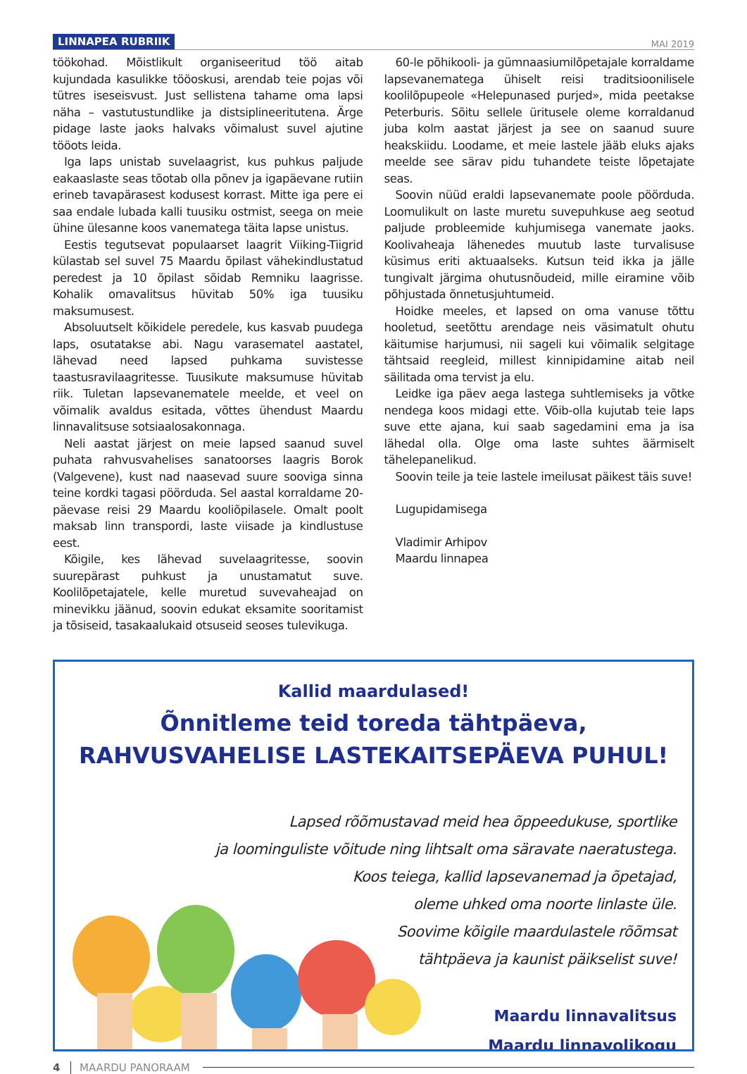LINNAPEA RUBRIIK MAI 2019
töökohad. Mõistlikult organiseeritud töö aitab kujundada kasulikke tööoskusi, arendab teie pojas või tütres iseseisvust. Just sellistena tahame oma lapsi näha – vastutustundlike ja distsiplineeritutena. Ärge pidage laste jaoks halvaks võimalust suvel ajutine tööots leida.
Iga laps unistab suvelaagrist, kus puhkus paljude eakaaslaste seas tõotab olla põnev ja igapäevane rutiin erineb tavapärasest kodusest korrast. Mitte iga pere ei saa endale lubada kalli tuusiku ostmist, seega on meie ühine ülesanne koos vanematega täita lapse unistus.
Eestis tegutsevat populaarset laagrit Viiking-Tiigrid külastab sel suvel 75 Maardu õpilast vähekindlustatud peredest ja 10 õpilast sõidab Remniku laagrisse. Kohalik omavalitsus hüvitab 50% iga tuusiku maksumusest.
Absoluutselt kõikidele peredele, kus kasvab puudega laps, osutatakse abi. Nagu varasematel aastatel, lähevad need lapsed puhkama suvistesse taastusravilaagritesse. Tuusikute maksumuse hüvitab riik. Tuletan lapsevanematele meelde, et veel on võimalik avaldus esitada, võttes ühendust Maardu linnavalitsuse sotsiaalosakonnaga.
Neli aastat järjest on meie lapsed saanud suvel puhata rahvusvahelises sanatoorses laagris Borok (Valgevene), kust nad naasevad suure sooviga sinna teine kordki tagasi pöörduda. Sel aastal korraldame 20-päevase reisi 29 Maardu kooliõpilasele. Omalt poolt maksab linn transpordi, laste viisade ja kindlustuse eest.
Kõigile, kes lähevad suvelaagritesse, soovin suurepärast puhkust ja unustamatut suve. Koolilõpetajatele, kelle muretud suvevaheajad on minevikku jäänud, soovin edukat eksamite sooritamist ja tõsiseid, tasakaalukaid otsuseid seoses tulevikuga.
60-le põhikooli- ja gümnaasiumilõpetajale korraldame lapsevanematega ühiselt reisi traditsioonilisele koolilõpupeole «Helepunased purjed», mida peetakse Peterburis. Sõitu sellele üritusele oleme korraldanud juba kolm aastat järjest ja see on saanud suure heakskiidu. Loodame, et meie lastele jääb eluks ajaks meelde see särav pidu tuhandete teiste lõpetajate seas.
Soovin nüüd eraldi lapsevanemate poole pöörduda. Loomulikult on laste muretu suvepuhkuse aeg seotud paljude probleemide kuhjumisega vanemate jaoks. Koolivaheaja lähenedes muutub laste turvalisuse küsimus eriti aktuaalseks. Kutsun teid ikka ja jälle tungivalt järgima ohutusnõudeid, mille eiramine võib põhjustada õnnetusjuhtumeid.
Hoidke meeles, et lapsed on oma vanuse tõttu hooletud, seetõttu arendage neis väsimatult ohutu käitumise harjumusi, nii sageli kui võimalik selgitage tähtsaid reegleid, millest kinnipidamine aitab neil säilitada oma tervist ja elu.
Leidke iga päev aega lastega suhtlemiseks ja võtke nendega koos midagi ette. Võib-olla kujutab teie laps suve ette ajana, kui saab sagedamini ema ja isa lähedal olla. Olge oma laste suhtes äärmiselt tähelepanelikud.
Soovin teile ja teie lastele imeilusat päikest täis suve!
Lugupidamisega
Vladimir Arhipov
Maardu linnapea
Kallid maardulased!
Õnnitleme teid toreda tähtpäeva,
RAHVUSVAHELISE LASTEKAITSEPÄEVA PUHUL!
Lapsed rõõmustavad meid hea õppeedukuse, sportlike
ja loominguliste võitude ning lihtsalt oma säravate naeratustega.
Koos teiega, kallid lapsevanemad ja õpetajad,
oleme uhked oma noorte linlaste üle.
Soovime kõigile maardulastele rõõmsat
tähtpäeva ja kaunist päikselist suve!
Maardu linnavalitsus
Maardu linnavolikogu
4 MAARDU PANORAAM